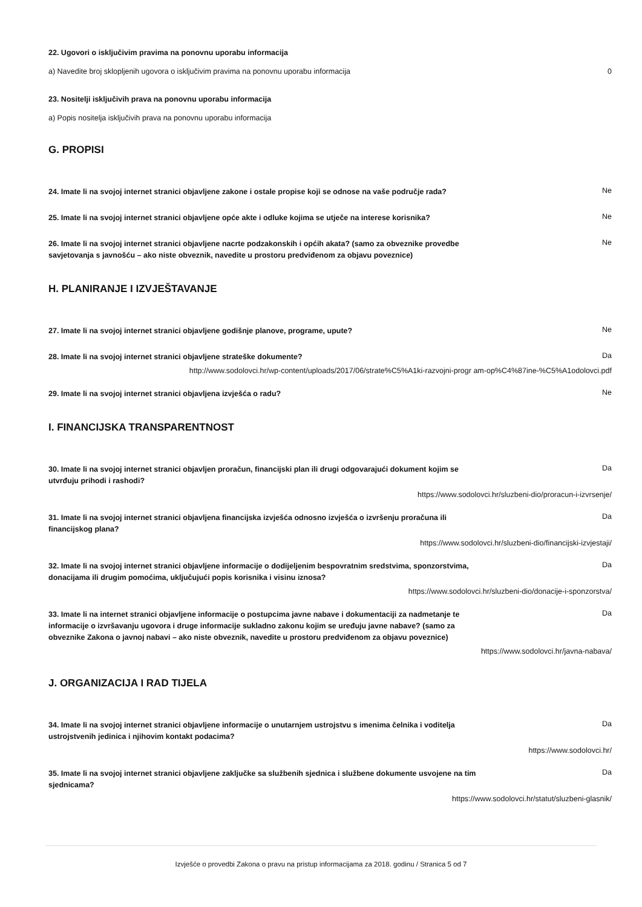22. Ugovori o isključivim pravima na ponovnu uporabu informacija
a) Navedite broj sklopljenih ugovora o isključivim pravima na ponovnu uporabu informacija 0
23. Nositelji isključivih prava na ponovnu uporabu informacija
a) Popis nositelja isključivih prava na ponovnu uporabu informacija
G. PROPISI
24. Imate li na svojoj internet stranici objavljene zakone i ostale propise koji se odnose na vaše područje rada? Ne
25. Imate li na svojoj internet stranici objavljene opće akte i odluke kojima se utječe na interese korisnika? Ne
26. Imate li na svojoj internet stranici objavljene nacrte podzakonskih i općih akata? (samo za obveznike provedbe savjetovanja s javnošću – ako niste obveznik, navedite u prostoru predviđenom za objavu poveznice) Ne
H. PLANIRANJE I IZVJEŠTAVANJE
27. Imate li na svojoj internet stranici objavljene godišnje planove, programe, upute? Ne
28. Imate li na svojoj internet stranici objavljene strateške dokumente? Da
http://www.sodolovci.hr/wp-content/uploads/2017/06/strate%C5%A1ki-razvojni-progr am-op%C4%87ine-%C5%A1odolovci.pdf
29. Imate li na svojoj internet stranici objavljena izvješća o radu? Ne
I. FINANCIJSKA TRANSPARENTNOST
30. Imate li na svojoj internet stranici objavljen proračun, financijski plan ili drugi odgovarajući dokument kojim se utvrđuju prihodi i rashodi? Da
https://www.sodolovci.hr/sluzbeni-dio/proracun-i-izvrsenje/
31. Imate li na svojoj internet stranici objavljena financijska izvješća odnosno izvješća o izvršenju proračuna ili financijskog plana? Da
https://www.sodolovci.hr/sluzbeni-dio/financijski-izvjestaji/
32. Imate li na svojoj internet stranici objavljene informacije o dodijeljenim bespovratnim sredstvima, sponzorstvima, donacijama ili drugim pomoćima, uključujući popis korisnika i visinu iznosa? Da
https://www.sodolovci.hr/sluzbeni-dio/donacije-i-sponzorstva/
33. Imate li na internet stranici objavljene informacije o postupcima javne nabave i dokumentaciji za nadmetanje te informacije o izvršavanju ugovora i druge informacije sukladno zakonu kojim se uređuju javne nabave? (samo za obveznike Zakona o javnoj nabavi – ako niste obveznik, navedite u prostoru predviđenom za objavu poveznice) Da
https://www.sodolovci.hr/javna-nabava/
J. ORGANIZACIJA I RAD TIJELA
34. Imate li na svojoj internet stranici objavljene informacije o unutarnjem ustrojstvu s imenima čelnika i voditelja ustrojstvenih jedinica i njihovim kontakt podacima? Da
https://www.sodolovci.hr/
35. Imate li na svojoj internet stranici objavljene zaključke sa službenih sjednica i službene dokumente usvojene na tim sjednicama? Da
https://www.sodolovci.hr/statut/sluzbeni-glasnik/
Izvješće o provedbi Zakona o pravu na pristup informacijama za 2018. godinu / Stranica 5 od 7